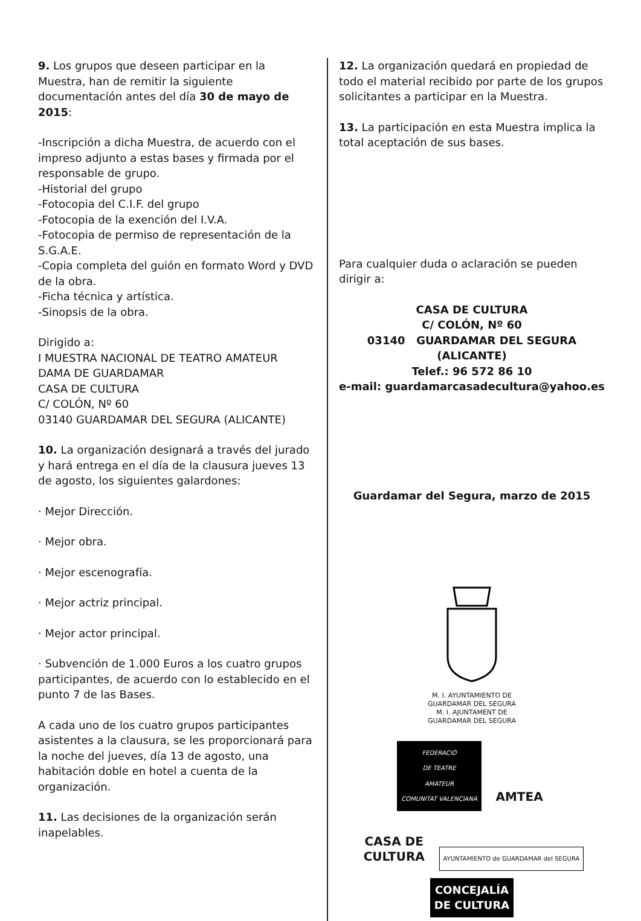9. Los grupos que deseen participar en la Muestra, han de remitir la siguiente documentación antes del día 30 de mayo de 2015:
-Inscripción a dicha Muestra, de acuerdo con el impreso adjunto a estas bases y firmada por el responsable de grupo.
-Historial del grupo
-Fotocopia del C.I.F. del grupo
-Fotocopia de la exención del I.V.A.
-Fotocopia de permiso de representación de la S.G.A.E.
-Copia completa del guión en formato Word y DVD de la obra.
-Ficha técnica y artística.
-Sinopsis de la obra.
Dirigido a:
I MUESTRA NACIONAL DE TEATRO AMATEUR
DAMA DE GUARDAMAR
CASA DE CULTURA
C/ COLÓN, Nº 60
03140 GUARDAMAR DEL SEGURA (ALICANTE)
10. La organización designará a través del jurado y hará entrega en el día de la clausura jueves 13 de agosto, los siguientes galardones:
· Mejor Dirección.
· Mejor obra.
· Mejor escenografía.
· Mejor actriz principal.
· Mejor actor principal.
· Subvención de 1.000 Euros a los cuatro grupos participantes, de acuerdo con lo establecido en el punto 7 de las Bases.
A cada uno de los cuatro grupos participantes asistentes a la clausura, se les proporcionará para la noche del jueves, día 13 de agosto, una habitación doble en hotel a cuenta de la organización.
11. Las decisiones de la organización serán inapelables.
12. La organización quedará en propiedad de todo el material recibido por parte de los grupos solicitantes a participar en la Muestra.
13. La participación en esta Muestra implica la total aceptación de sus bases.
Para cualquier duda o aclaración se pueden dirigir a:
CASA DE CULTURA
C/ COLÓN, Nº 60
03140 GUARDAMAR DEL SEGURA (ALICANTE)
Telef.: 96 572 86 10
e-mail: guardamarcasadecultura@yahoo.es
Guardamar del Segura, marzo de 2015
M. I. AYUNTAMIENTO DE
GUARDAMAR DEL SEGURA
M. I. AJUNTAMENT DE
GUARDAMAR DEL SEGURA
FEDERACIÓ
DE TEATRE
AMATEUR
COMUNITAT VALENCIANA AMTEA
CASA DE
CULTURA AYUNTAMIENTO de GUARDAMAR del SEGURA CONCEJALÍA
DE CULTURA